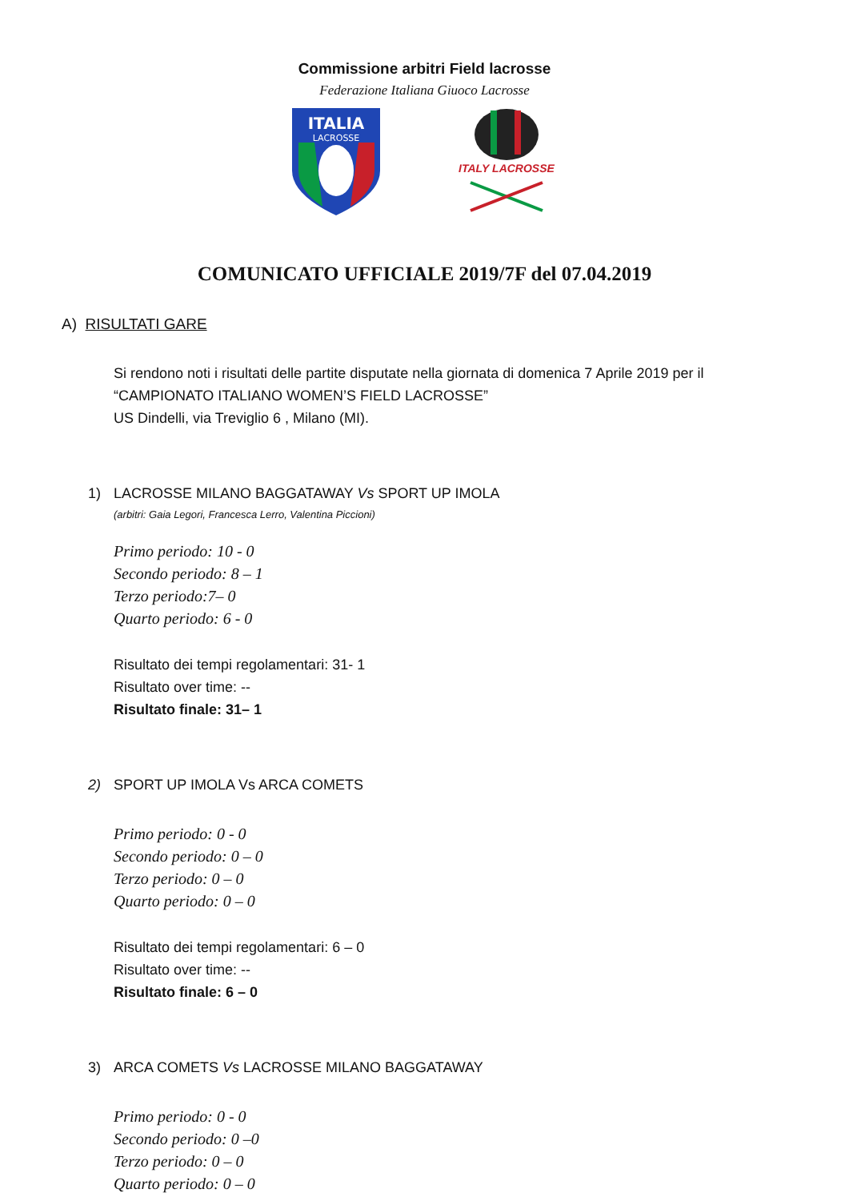Commissione arbitri Field lacrosse
Federazione Italiana Giuoco Lacrosse
ITALIA
LACROSSE
ITALY LACROSSE
COMUNICATO UFFICIALE 2019/7F del 07.04.2019
A) RISULTATI GARE
Si rendono noti i risultati delle partite disputate nella giornata di domenica 7 Aprile 2019 per il
“CAMPIONATO ITALIANO WOMEN’S FIELD LACROSSE”
US Dindelli, via Treviglio 6 , Milano (MI).
1) LACROSSE MILANO BAGGATAWAY Vs SPORT UP IMOLA
(arbitri: Gaia Legori, Francesca Lerro, Valentina Piccioni)
Primo periodo: 10 - 0
Secondo periodo: 8 – 1
Terzo periodo:7– 0
Quarto periodo: 6 - 0
Risultato dei tempi regolamentari: 31- 1
Risultato over time: --
Risultato finale: 31– 1
2) SPORT UP IMOLA Vs ARCA COMETS
Primo periodo: 0 - 0
Secondo periodo: 0 – 0
Terzo periodo: 0 – 0
Quarto periodo: 0 – 0
Risultato dei tempi regolamentari: 6 – 0
Risultato over time: --
Risultato finale: 6 – 0
3) ARCA COMETS Vs LACROSSE MILANO BAGGATAWAY
Primo periodo: 0 - 0
Secondo periodo: 0 –0
Terzo periodo: 0 – 0
Quarto periodo: 0 – 0